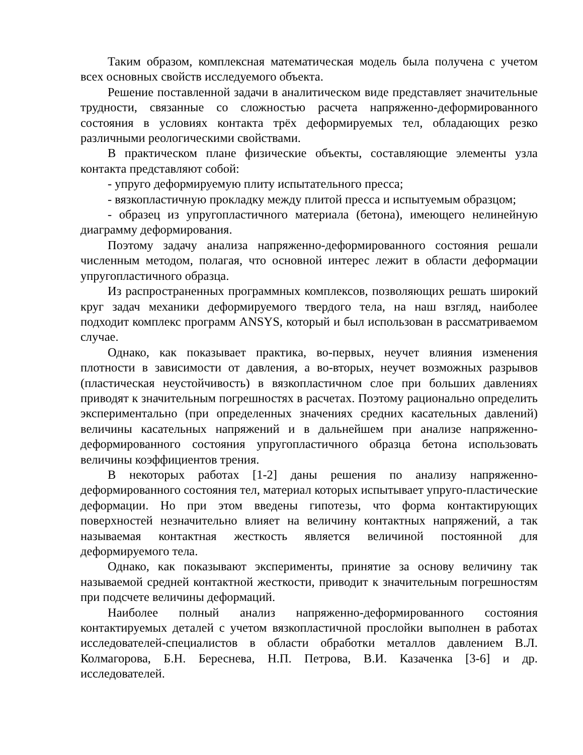Таким образом, комплексная математическая модель была получена с учетом всех основных свойств исследуемого объекта.
Решение поставленной задачи в аналитическом виде представляет значительные трудности, связанные со сложностью расчета напряженно-деформированного состояния в условиях контакта трёх деформируемых тел, обладающих резко различными реологическими свойствами.
В практическом плане физические объекты, составляющие элементы узла контакта представляют собой:
- упруго деформируемую плиту испытательного пресса;
- вязкопластичную прокладку между плитой пресса и испытуемым образцом;
- образец из упругопластичного материала (бетона), имеющего нелинейную диаграмму деформирования.
Поэтому задачу анализа напряженно-деформированного состояния решали численным методом, полагая, что основной интерес лежит в области деформации упругопластичного образца.
Из распространенных программных комплексов, позволяющих решать широкий круг задач механики деформируемого твердого тела, на наш взгляд, наиболее подходит комплекс программ ANSYS, который и был использован в рассматриваемом случае.
Однако, как показывает практика, во-первых, неучет влияния изменения плотности в зависимости от давления, а во-вторых, неучет возможных разрывов (пластическая неустойчивость) в вязкопластичном слое при больших давлениях приводят к значительным погрешностях в расчетах. Поэтому рационально определить экспериментально (при определенных значениях средних касательных давлений) величины касательных напряжений и в дальнейшем при анализе напряженно-деформированного состояния упругопластичного образца бетона использовать величины коэффициентов трения.
В некоторых работах [1-2] даны решения по анализу напряженно-деформированного состояния тел, материал которых испытывает упруго-пластические деформации. Но при этом введены гипотезы, что форма контактирующих поверхностей незначительно влияет на величину контактных напряжений, а так называемая контактная жесткость является величиной постоянной для деформируемого тела.
Однако, как показывают эксперименты, принятие за основу величину так называемой средней контактной жесткости, приводит к значительным погрешностям при подсчете величины деформаций.
Наиболее полный анализ напряженно-деформированного состояния контактируемых деталей с учетом вязкопластичной прослойки выполнен в работах исследователей-специалистов в области обработки металлов давлением В.Л. Колмагорова, Б.Н. Береснева, Н.П. Петрова, В.И. Казаченка [3-6] и др. исследователей.